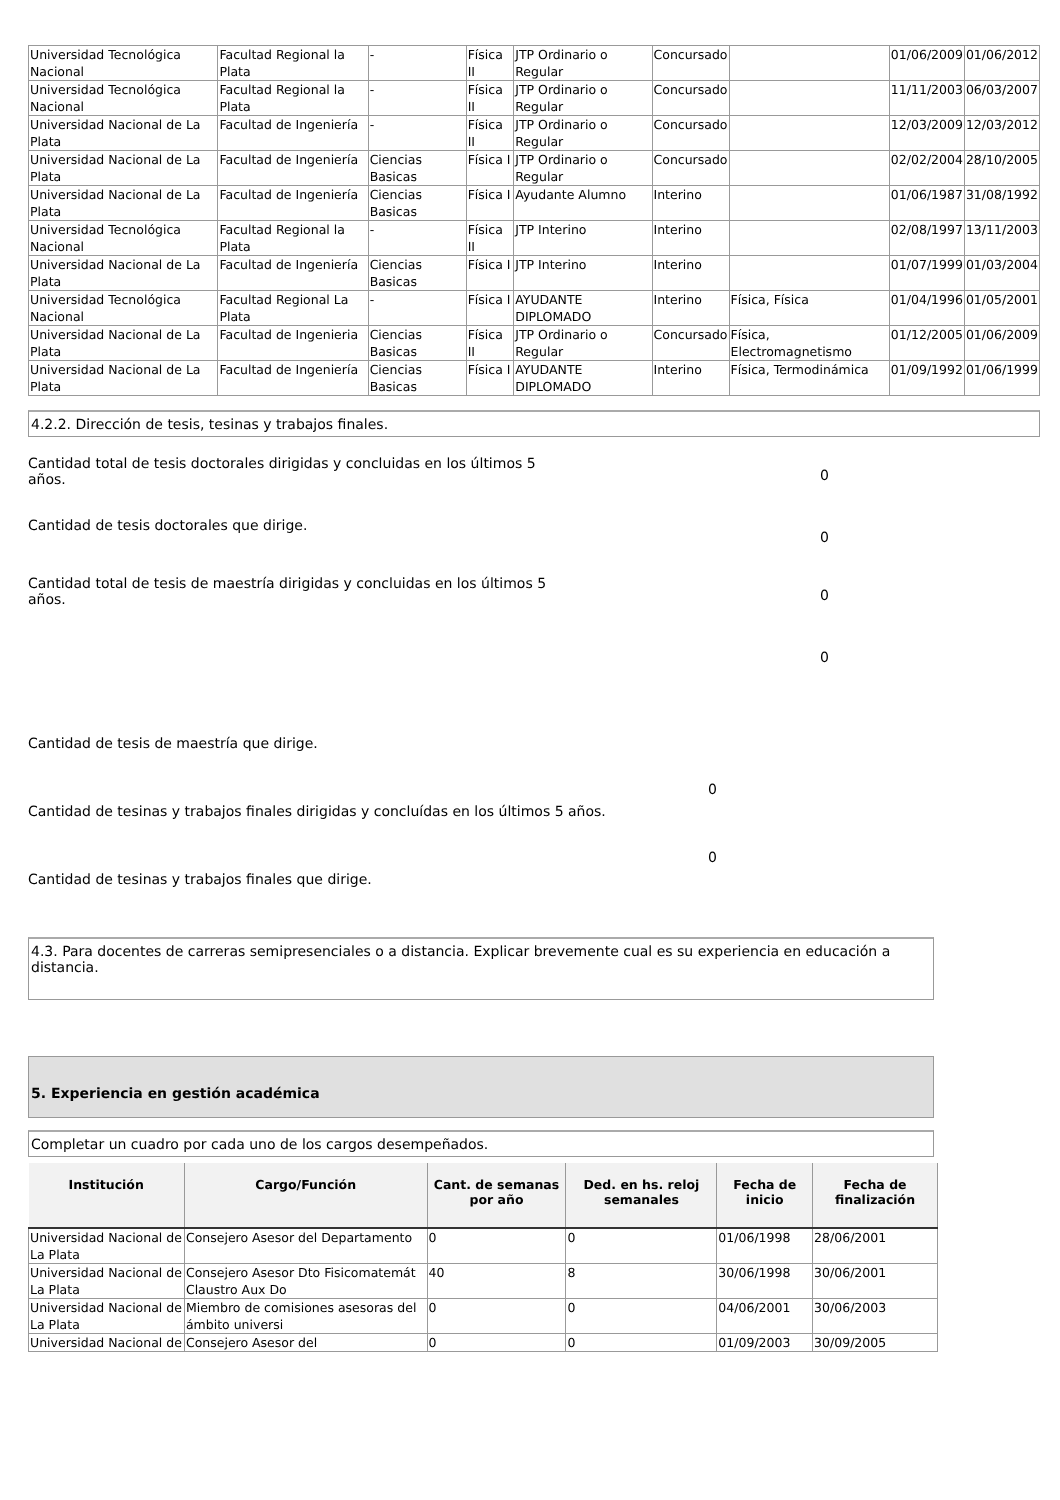| Universidad Tecnológica Nacional | Facultad Regional la Plata | - | Física II | JTP Ordinario o Regular | Concursado | | 01/06/2009 | 01/06/2012 |
| Universidad Tecnológica Nacional | Facultad Regional la Plata | - | Física II | JTP Ordinario o Regular | Concursado | | 11/11/2003 | 06/03/2007 |
| Universidad Nacional de La Plata | Facultad de Ingeniería | - | Física II | JTP Ordinario o Regular | Concursado | | 12/03/2009 | 12/03/2012 |
| Universidad Nacional de La Plata | Facultad de Ingeniería | Ciencias Basicas | Física I | JTP Ordinario o Regular | Concursado | | 02/02/2004 | 28/10/2005 |
| Universidad Nacional de La Plata | Facultad de Ingeniería | Ciencias Basicas | Física I | Ayudante Alumno | Interino | | 01/06/1987 | 31/08/1992 |
| Universidad Tecnológica Nacional | Facultad Regional la Plata | - | Física II | JTP Interino | Interino | | 02/08/1997 | 13/11/2003 |
| Universidad Nacional de La Plata | Facultad de Ingeniería | Ciencias Basicas | Física I | JTP Interino | Interino | | 01/07/1999 | 01/03/2004 |
| Universidad Tecnológica Nacional | Facultad Regional La Plata | - | Física I | AYUDANTE DIPLOMADO | Interino | Física, Física | 01/04/1996 | 01/05/2001 |
| Universidad Nacional de La Plata | Facultad de Ingenieria | Ciencias Basicas | Física II | JTP Ordinario o Regular | Concursado | Física, Electromagnetismo | 01/12/2005 | 01/06/2009 |
| Universidad Nacional de La Plata | Facultad de Ingeniería | Ciencias Basicas | Física I | AYUDANTE DIPLOMADO | Interino | Física, Termodinámica | 01/09/1992 | 01/06/1999 |
4.2.2. Dirección de tesis, tesinas y trabajos finales.
Cantidad total de tesis doctorales dirigidas y concluidas en los últimos 5 años.
0
Cantidad de tesis doctorales que dirige.
0
Cantidad total de tesis de maestría dirigidas y concluidas en los últimos 5 años.
0
0
Cantidad de tesis de maestría que dirige.
0
Cantidad de tesinas y trabajos finales dirigidas y concluídas en los últimos 5 años.
0
Cantidad de tesinas y trabajos finales que dirige.
4.3. Para docentes de carreras semipresenciales o a distancia. Explicar brevemente cual es su experiencia en educación a distancia.
5. Experiencia en gestión académica
Completar un cuadro por cada uno de los cargos desempeñados.
| Institución | Cargo/Función | Cant. de semanas por año | Ded. en hs. reloj semanales | Fecha de inicio | Fecha de finalización |
| --- | --- | --- | --- | --- | --- |
| Universidad Nacional de La Plata | Consejero Asesor del Departamento | 0 | 0 | 01/06/1998 | 28/06/2001 |
| Universidad Nacional de La Plata | Consejero Asesor Dto Fisicomatemát Claustro Aux Do | 40 | 8 | 30/06/1998 | 30/06/2001 |
| Universidad Nacional de La Plata | Miembro de comisiones asesoras del ámbito universi | 0 | 0 | 04/06/2001 | 30/06/2003 |
| Universidad Nacional de | Consejero Asesor del | 0 | 0 | 01/09/2003 | 30/09/2005 |